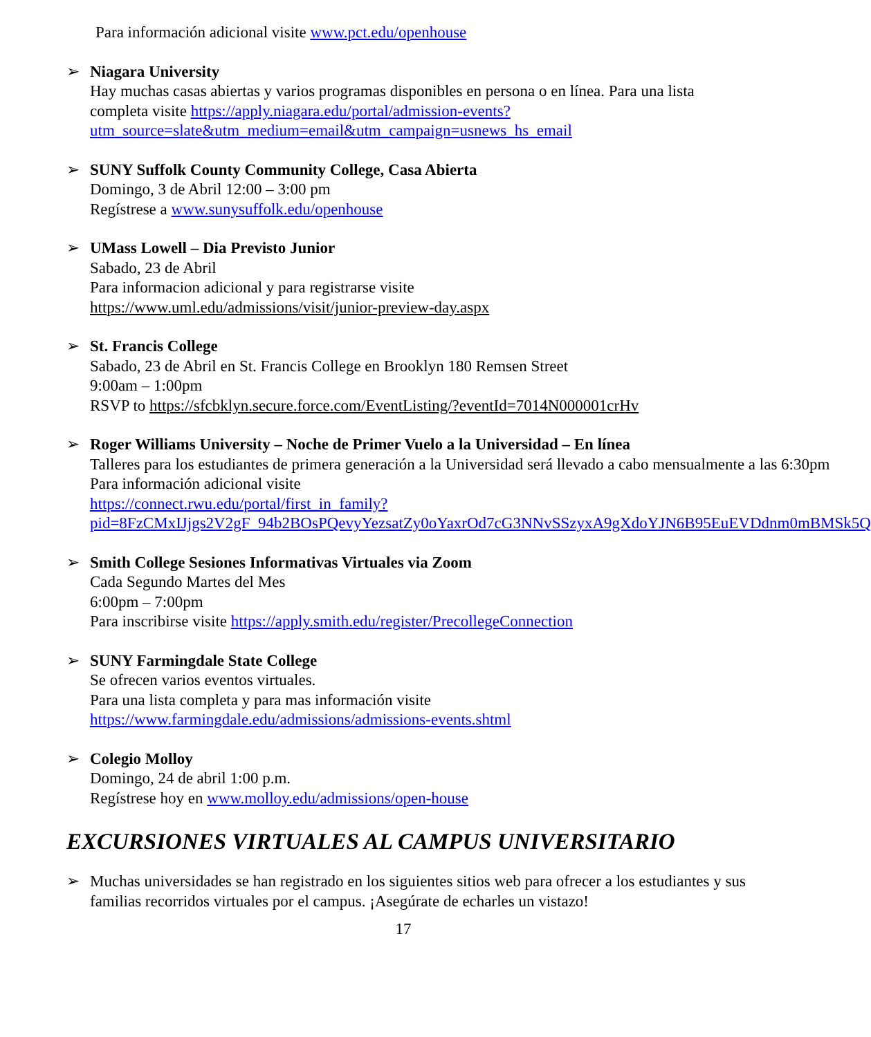Para información adicional visite www.pct.edu/openhouse
➢ Niagara University
Hay muchas casas abiertas y varios programas disponibles en persona o en línea. Para una lista completa visite https://apply.niagara.edu/portal/admission-events?utm_source=slate&utm_medium=email&utm_campaign=usnews_hs_email
➢ SUNY Suffolk County Community College, Casa Abierta
Domingo, 3 de Abril 12:00 – 3:00 pm
Regístrese a www.sunysuffolk.edu/openhouse
➢ UMass Lowell – Dia Previsto Junior
Sabado, 23 de Abril
Para informacion adicional y para registrarse visite
https://www.uml.edu/admissions/visit/junior-preview-day.aspx
➢ St. Francis College
Sabado, 23 de Abril en St. Francis College en Brooklyn 180 Remsen Street
9:00am – 1:00pm
RSVP to https://sfcbklyn.secure.force.com/EventListing/?eventId=7014N000001crHv
➢ Roger Williams University – Noche de Primer Vuelo a la Universidad – En línea
Talleres para los estudiantes de primera generación a la Universidad será llevado a cabo mensualmente a las 6:30pm
Para información adicional visite
https://connect.rwu.edu/portal/first_in_family?pid=8FzCMxIJjgs2V2gF_94b2BOsPQevyYezsatZy0oYaxrOd7cG3NNvSSzyxA9gXdoYJN6B95EuEVDdnm0mBMSk5Q
➢ Smith College Sesiones Informativas Virtuales via Zoom
Cada Segundo Martes del Mes
6:00pm – 7:00pm
Para inscribirse visite https://apply.smith.edu/register/PrecollegeConnection
➢ SUNY Farmingdale State College
Se ofrecen varios eventos virtuales.
Para una lista completa y para mas información visite
https://www.farmingdale.edu/admissions/admissions-events.shtml
➢ Colegio Molloy
Domingo, 24 de abril 1:00 p.m.
Regístrese hoy en www.molloy.edu/admissions/open-house
EXCURSIONES VIRTUALES AL CAMPUS UNIVERSITARIO
➢ Muchas universidades se han registrado en los siguientes sitios web para ofrecer a los estudiantes y sus familias recorridos virtuales por el campus. ¡Asegúrate de echarles un vistazo!
17